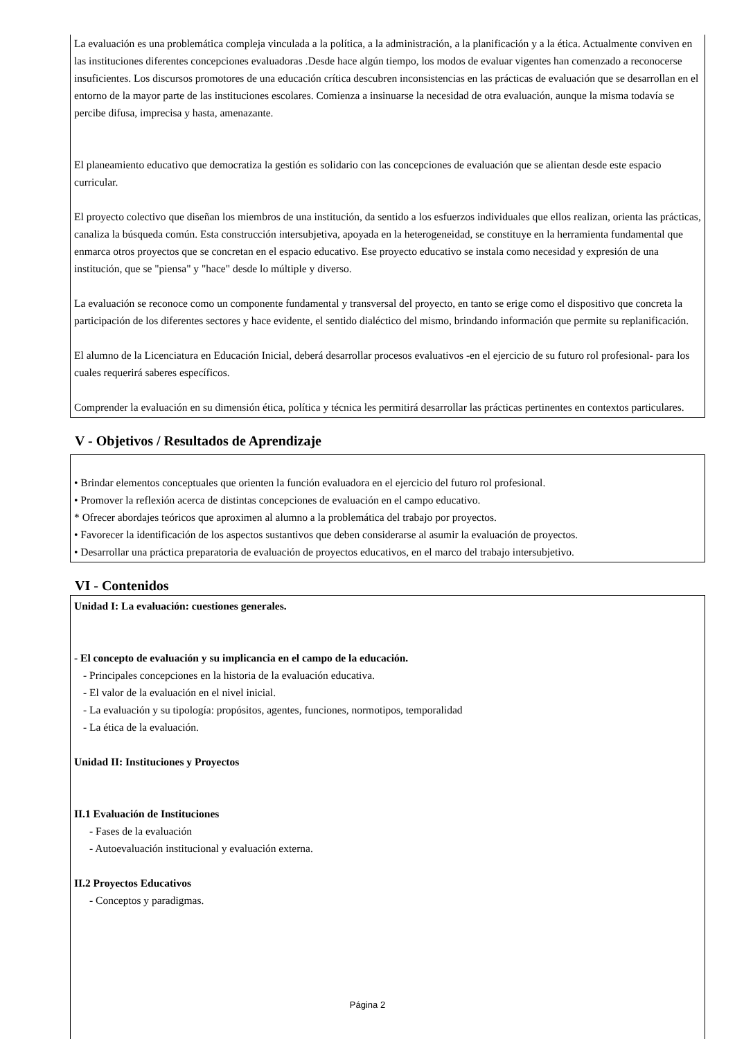La evaluación es una problemática compleja vinculada a la política, a la administración, a la planificación y a la ética. Actualmente conviven en las instituciones diferentes concepciones evaluadoras .Desde hace algún tiempo, los modos de evaluar vigentes han comenzado a reconocerse insuficientes. Los discursos promotores de una educación crítica descubren inconsistencias en las prácticas de evaluación que se desarrollan en el entorno de la mayor parte de las instituciones escolares. Comienza a insinuarse la necesidad de otra evaluación, aunque la misma todavía se percibe difusa, imprecisa y hasta, amenazante.
El planeamiento educativo que democratiza la gestión es solidario con las concepciones de evaluación que se alientan desde este espacio curricular.
El proyecto colectivo que diseñan los miembros de una institución, da sentido a los esfuerzos individuales que ellos realizan, orienta las prácticas, canaliza la búsqueda común. Esta construcción intersubjetiva, apoyada en la heterogeneidad, se constituye en la herramienta fundamental que enmarca otros proyectos que se concretan en el espacio educativo. Ese proyecto educativo se instala como necesidad y expresión de una institución, que se "piensa" y "hace" desde lo múltiple y diverso.
La evaluación se reconoce como un componente fundamental y transversal del proyecto, en tanto se erige como el dispositivo que concreta la participación de los diferentes sectores y hace evidente, el sentido dialéctico del mismo, brindando información que permite su replanificación.
El alumno de la Licenciatura en Educación Inicial, deberá desarrollar procesos evaluativos -en el ejercicio de su futuro rol profesional- para los cuales requerirá saberes específicos.
Comprender la evaluación en su dimensión ética, política y técnica les permitirá desarrollar las prácticas pertinentes en contextos particulares.
V - Objetivos / Resultados de Aprendizaje
• Brindar elementos conceptuales que orienten la función evaluadora en el ejercicio del futuro rol profesional.
• Promover la reflexión acerca de distintas concepciones de evaluación en el campo educativo.
* Ofrecer abordajes teóricos que aproximen al alumno a la problemática del trabajo por proyectos.
• Favorecer la identificación de los aspectos sustantivos que deben considerarse al asumir la evaluación de proyectos.
• Desarrollar una práctica preparatoria de evaluación de proyectos educativos, en el marco del trabajo intersubjetivo.
VI - Contenidos
Unidad I: La evaluación: cuestiones generales.
- El concepto de evaluación y su implicancia en el campo de la educación.
- Principales concepciones en la historia de la evaluación educativa.
- El valor de la evaluación en el nivel inicial.
- La evaluación y su tipología: propósitos, agentes, funciones, normotipos, temporalidad
- La ética de la evaluación.
Unidad II: Instituciones y Proyectos
II.1 Evaluación de Instituciones
- Fases de la evaluación
- Autoevaluación institucional y evaluación externa.
II.2 Proyectos Educativos
- Conceptos y paradigmas.
Página 2